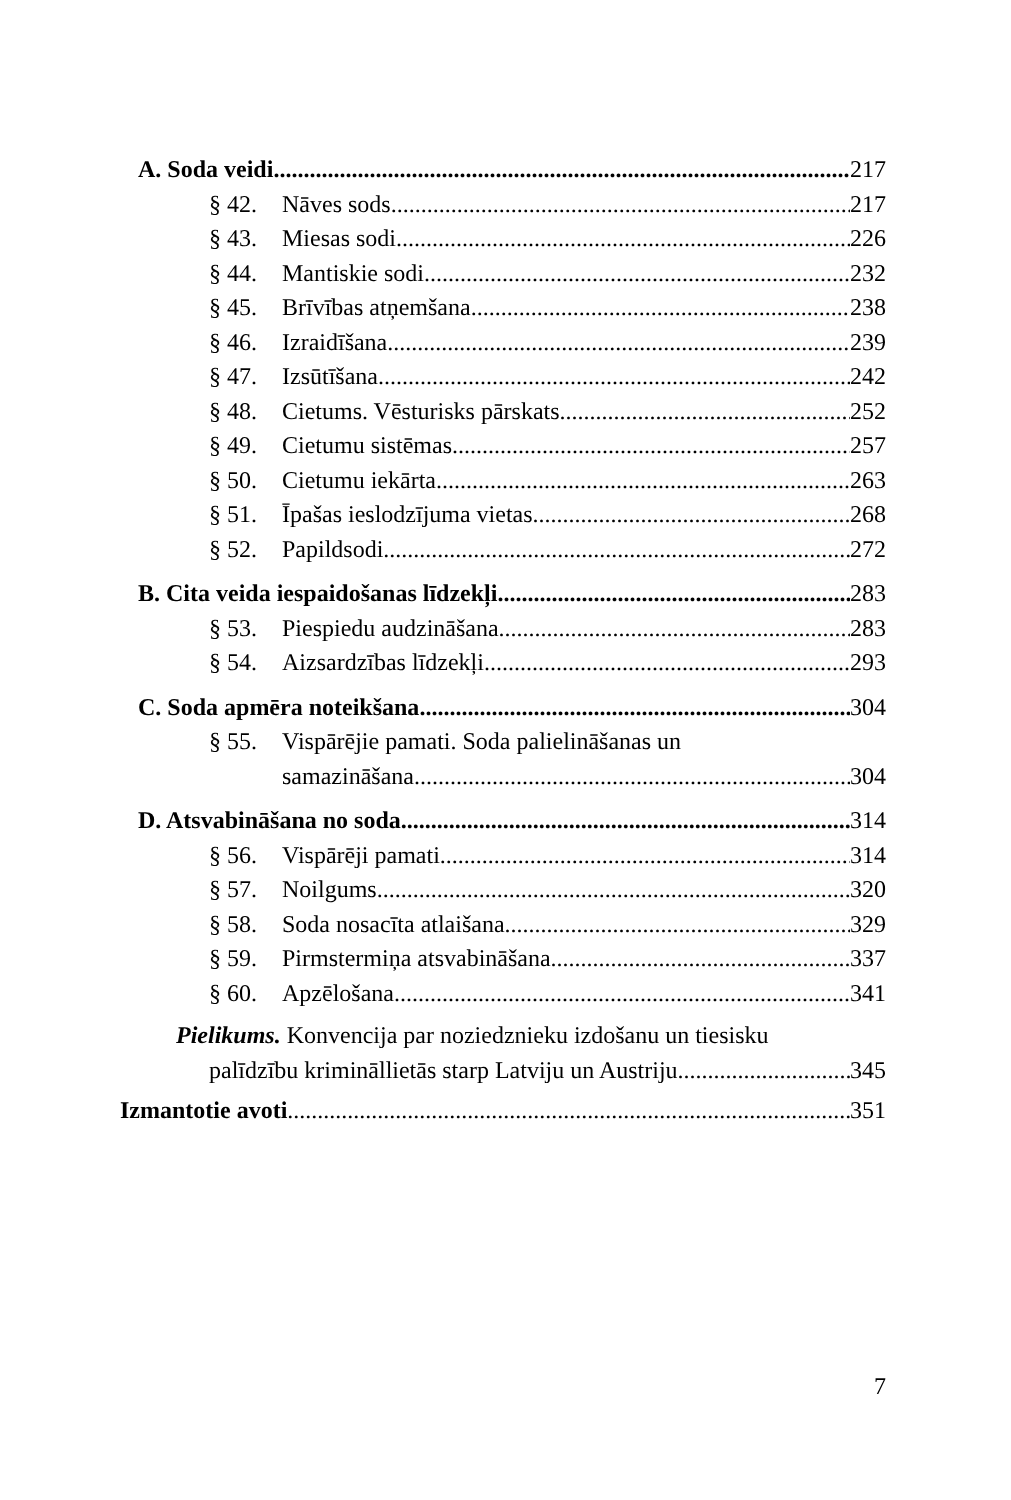A. Soda veidi 217
§ 42. Nāves sods 217
§ 43. Miesas sodi 226
§ 44. Mantiskie sodi 232
§ 45. Brīvības atņemšana 238
§ 46. Izraidīšana 239
§ 47. Izsūtīšana 242
§ 48. Cietums. Vēsturisks pārskats 252
§ 49. Cietumu sistēmas 257
§ 50. Cietumu iekārta 263
§ 51. Īpašas ieslodzījuma vietas 268
§ 52. Papildsodi 272
B. Cita veida iespaidošanas līdzekļi 283
§ 53. Piespiedu audzināšana 283
§ 54. Aizsardzības līdzekļi 293
C. Soda apmēra noteikšana 304
§ 55. Vispārējie pamati. Soda palielināšanas un
samazināšana 304
D. Atsvabināšana no soda 314
§ 56. Vispārēji pamati 314
§ 57. Noilgums 320
§ 58. Soda nosacīta atlaišana 329
§ 59. Pirmstermiņa atsvabināšana 337
§ 60. Apzēlošana 341
Pielikums. Konvencija par noziedznieku izdošanu un tiesisku
palīdzību krimināllietās starp Latviju un Austriju 345
Izmantotie avoti 351
7